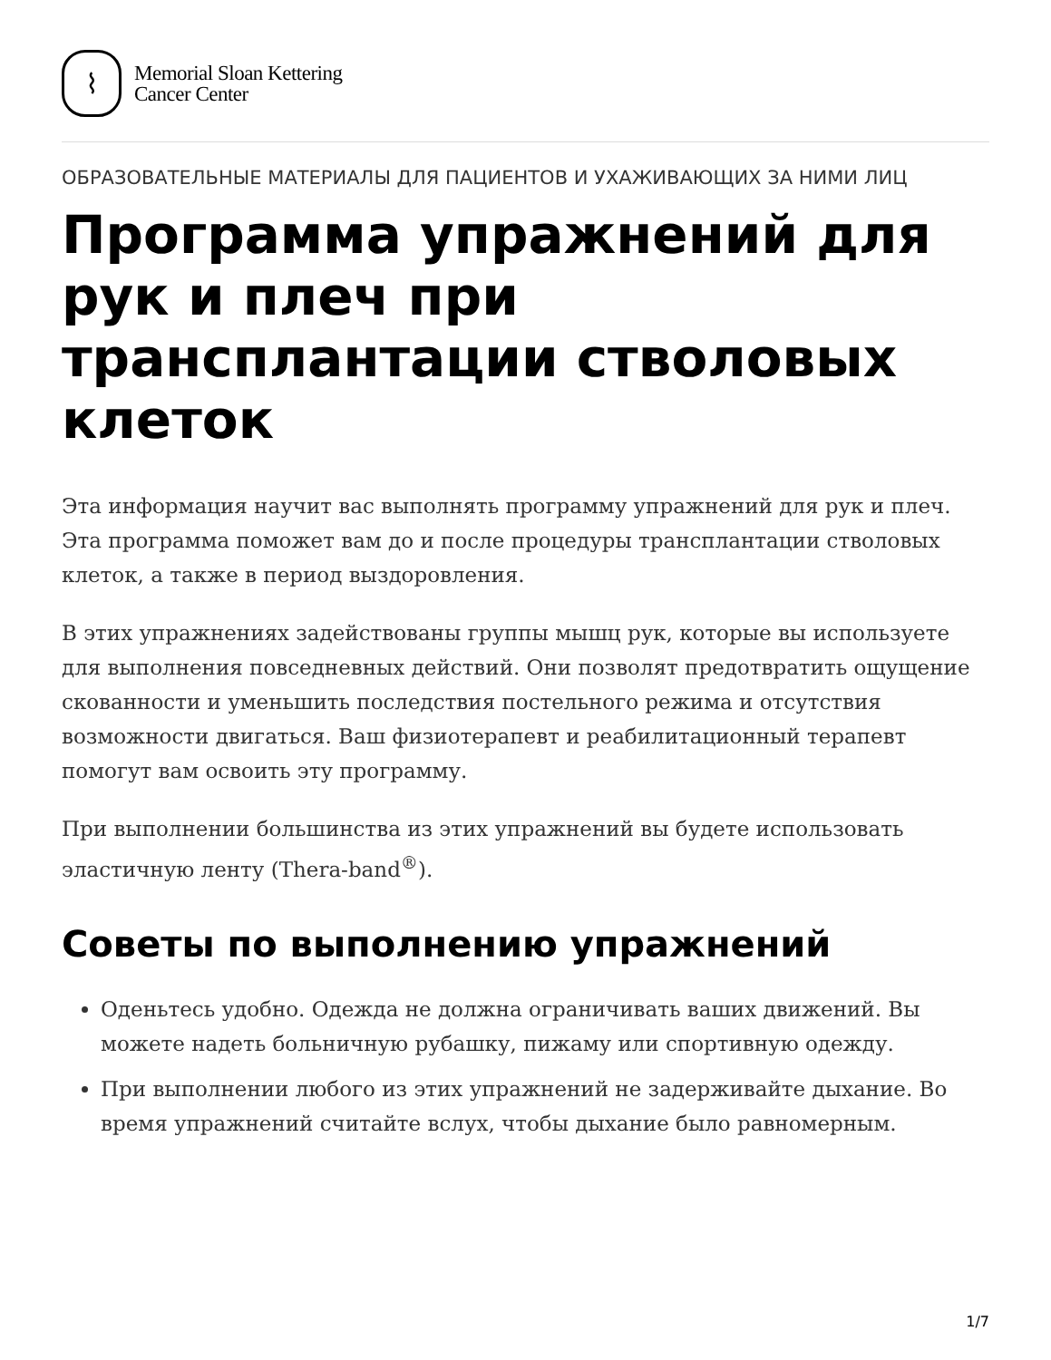⌇
Memorial Sloan Kettering
Cancer Center
ОБРАЗОВАТЕЛЬНЫЕ МАТЕРИАЛЫ ДЛЯ ПАЦИЕНТОВ И УХАЖИВАЮЩИХ ЗА НИМИ ЛИЦ
Программа упражнений для рук и плеч при трансплантации стволовых клеток
Эта информация научит вас выполнять программу упражнений для рук и плеч. Эта программа поможет вам до и после процедуры трансплантации стволовых клеток, а также в период выздоровления.
В этих упражнениях задействованы группы мышц рук, которые вы используете для выполнения повседневных действий. Они позволят предотвратить ощущение скованности и уменьшить последствия постельного режима и отсутствия возможности двигаться. Ваш физиотерапевт и реабилитационный терапевт помогут вам освоить эту программу.
При выполнении большинства из этих упражнений вы будете использовать эластичную ленту (Thera-band<sup>®</sup>).
Советы по выполнению упражнений
Оденьтесь удобно. Одежда не должна ограничивать ваших движений. Вы можете надеть больничную рубашку, пижаму или спортивную одежду.
При выполнении любого из этих упражнений не задерживайте дыхание. Во время упражнений считайте вслух, чтобы дыхание было равномерным.
1/7